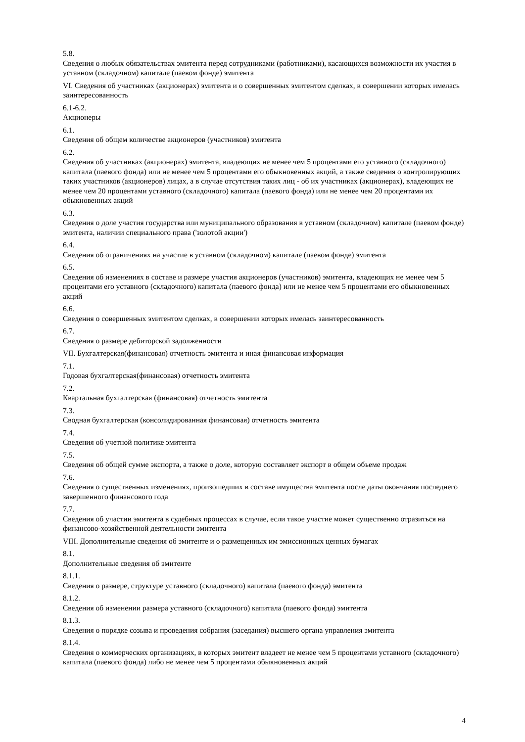5.8.
Сведения о любых обязательствах эмитента перед сотрудниками (работниками), касающихся возможности их участия в уставном (складочном) капитале (паевом фонде) эмитента
VI. Сведения об участниках (акционерах) эмитента и о совершенных эмитентом сделках, в совершении которых имелась заинтересованность
6.1-6.2.
Акционеры
6.1.
Сведения об общем количестве акционеров (участников) эмитента
6.2.
Сведения об участниках (акционерах) эмитента, владеющих не менее чем 5 процентами его уставного (складочного) капитала (паевого фонда) или не менее чем 5 процентами его обыкновенных акций, а также сведения о контролирующих таких участников (акционеров) лицах, а в случае отсутствия таких лиц - об их участниках (акционерах), владеющих не менее чем 20 процентами уставного (складочного) капитала (паевого фонда) или не менее чем 20 процентами их обыкновенных акций
6.3.
Сведения о доле участия государства или муниципального образования в уставном (складочном) капитале (паевом фонде) эмитента, наличии специального права ('золотой акции')
6.4.
Сведения об ограничениях на участие в уставном (складочном) капитале (паевом фонде) эмитента
6.5.
Сведения об изменениях в составе и размере участия акционеров (участников) эмитента, владеющих не менее чем 5 процентами его уставного (складочного) капитала (паевого фонда) или не менее чем 5 процентами его обыкновенных акций
6.6.
Сведения о совершенных эмитентом сделках, в совершении которых имелась заинтересованность
6.7.
Сведения о размере дебиторской задолженности
VII. Бухгалтерская(финансовая) отчетность эмитента и иная финансовая информация
7.1.
Годовая бухгалтерская(финансовая) отчетность эмитента
7.2.
Квартальная бухгалтерская (финансовая) отчетность эмитента
7.3.
Сводная бухгалтерская (консолидированная финансовая) отчетность эмитента
7.4.
Сведения об учетной политике эмитента
7.5.
Сведения об общей сумме экспорта, а также о доле, которую составляет экспорт в общем объеме продаж
7.6.
Сведения о существенных изменениях, произошедших в составе имущества эмитента после даты окончания последнего завершенного финансового года
7.7.
Сведения об участии эмитента в судебных процессах в случае, если такое участие может существенно отразиться на финансово-хозяйственной деятельности эмитента
VIII. Дополнительные сведения об эмитенте и о размещенных им эмиссионных ценных бумагах
8.1.
Дополнительные сведения об эмитенте
8.1.1.
Сведения о размере, структуре уставного (складочного) капитала (паевого фонда) эмитента
8.1.2.
Сведения об изменении размера уставного (складочного) капитала (паевого фонда) эмитента
8.1.3.
Сведения о порядке созыва и проведения собрания (заседания) высшего органа управления эмитента
8.1.4.
Сведения о коммерческих организациях, в которых эмитент владеет не менее чем 5 процентами уставного (складочного) капитала (паевого фонда) либо не менее чем 5 процентами обыкновенных акций
4